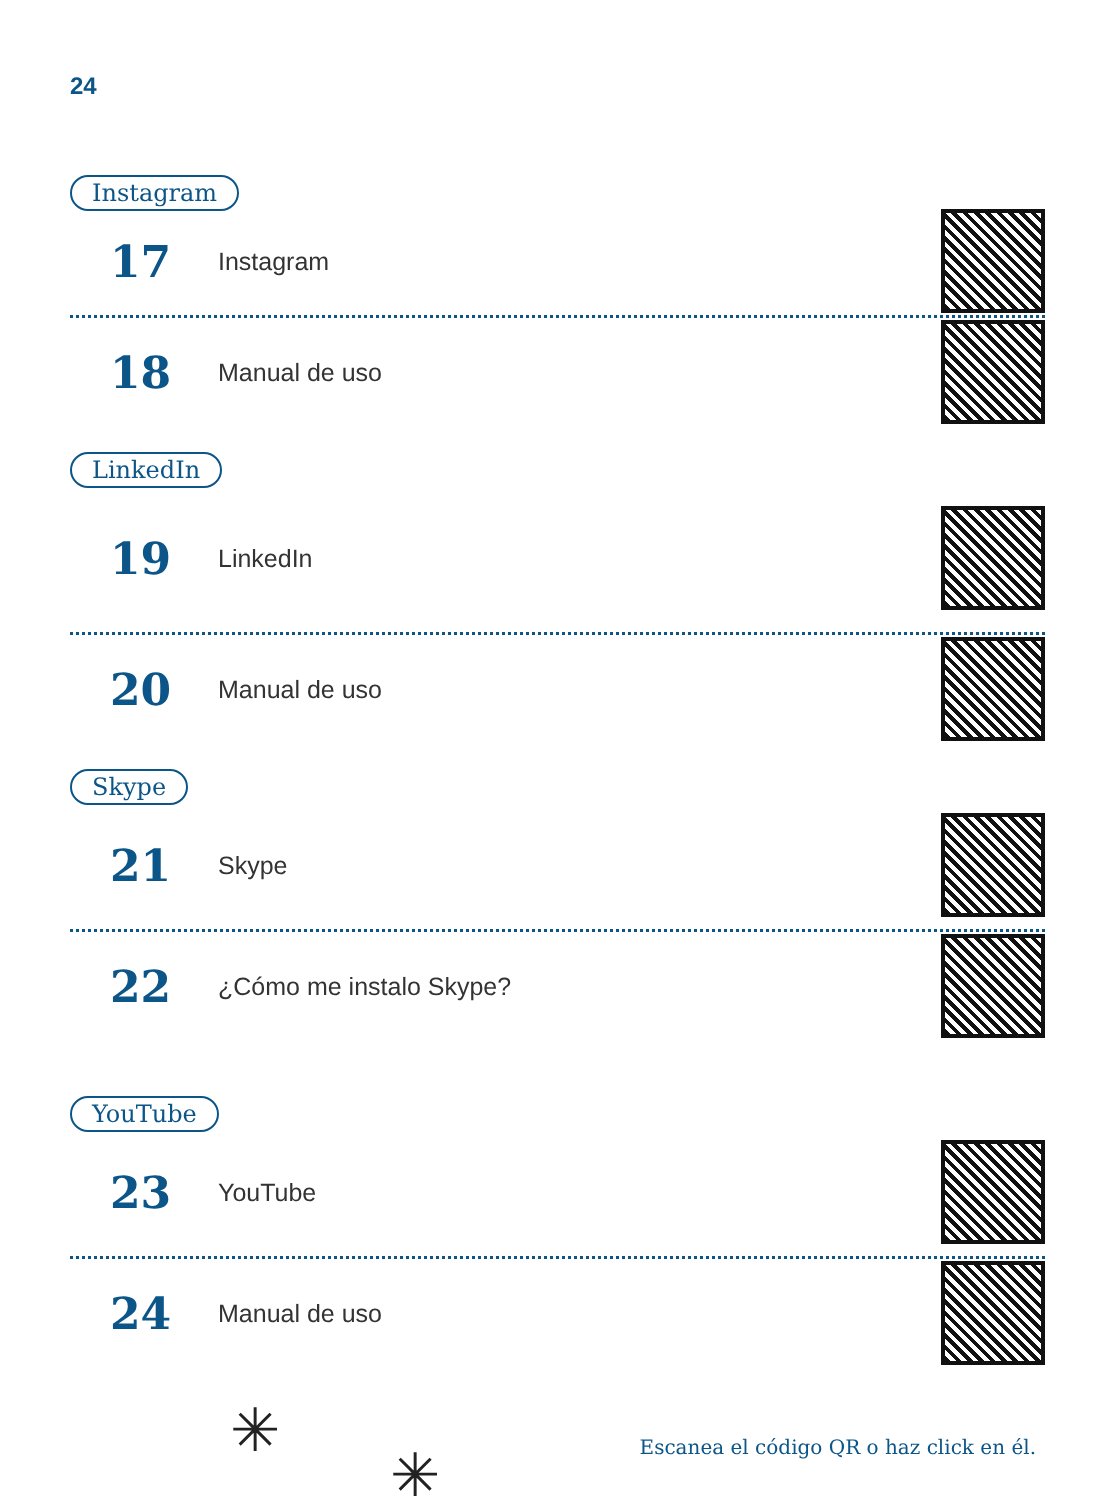24
Instagram
17
Instagram
18
Manual de uso
LinkedIn
19
LinkedIn
20
Manual de uso
Skype
21
Skype
22
¿Cómo me instalo Skype?
YouTube
23
YouTube
24
Manual de uso
✳
✳
Escanea el código QR o haz click en él.